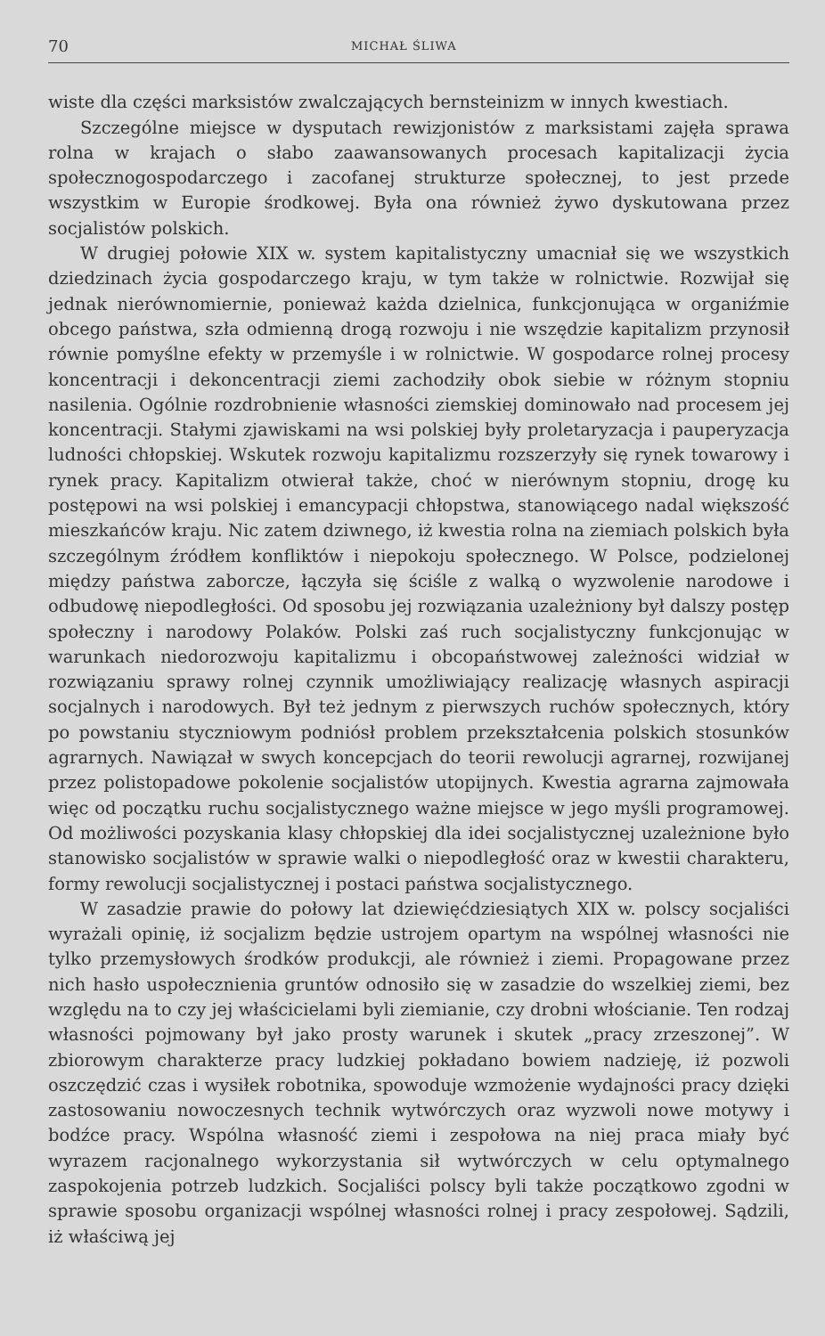70 MICHAŁ ŚLIWA
wiste dla części marksistów zwalczających bernsteinizm w innych kwestiach.
Szczególne miejsce w dysputach rewizjonistów z marksistami zajęła sprawa rolna w krajach o słabo zaawansowanych procesach kapitalizacji życia społecznogospodarczego i zacofanej strukturze społecznej, to jest przede wszystkim w Europie środkowej. Była ona również żywo dyskutowana przez socjalistów polskich.
W drugiej połowie XIX w. system kapitalistyczny umacniał się we wszystkich dziedzinach życia gospodarczego kraju, w tym także w rolnictwie. Rozwijał się jednak nierównomiernie, ponieważ każda dzielnica, funkcjonująca w organiźmie obcego państwa, szła odmienną drogą rozwoju i nie wszędzie kapitalizm przynosił równie pomyślne efekty w przemyśle i w rolnictwie. W gospodarce rolnej procesy koncentracji i dekoncentracji ziemi zachodziły obok siebie w różnym stopniu nasilenia. Ogólnie rozdrobnienie własności ziemskiej dominowało nad procesem jej koncentracji. Stałymi zjawiskami na wsi polskiej były proletaryzacja i pauperyzacja ludności chłopskiej. Wskutek rozwoju kapitalizmu rozszerzyły się rynek towarowy i rynek pracy. Kapitalizm otwierał także, choć w nierównym stopniu, drogę ku postępowi na wsi polskiej i emancypacji chłopstwa, stanowiącego nadal większość mieszkańców kraju. Nic zatem dziwnego, iż kwestia rolna na ziemiach polskich była szczególnym źródłem konfliktów i niepokoju społecznego. W Polsce, podzielonej między państwa zaborcze, łączyła się ściśle z walką o wyzwolenie narodowe i odbudowę niepodległości. Od sposobu jej rozwiązania uzależniony był dalszy postęp społeczny i narodowy Polaków. Polski zaś ruch socjalistyczny funkcjonując w warunkach niedorozwoju kapitalizmu i obcopaństwowej zależności widział w rozwiązaniu sprawy rolnej czynnik umożliwiający realizację własnych aspiracji socjalnych i narodowych. Był też jednym z pierwszych ruchów społecznych, który po powstaniu styczniowym podniósł problem przekształcenia polskich stosunków agrarnych. Nawiązał w swych koncepcjach do teorii rewolucji agrarnej, rozwijanej przez polistopadowe pokolenie socjalistów utopijnych. Kwestia agrarna zajmowała więc od początku ruchu socjalistycznego ważne miejsce w jego myśli programowej. Od możliwości pozyskania klasy chłopskiej dla idei socjalistycznej uzależnione było stanowisko socjalistów w sprawie walki o niepodległość oraz w kwestii charakteru, formy rewolucji socjalistycznej i postaci państwa socjalistycznego.
W zasadzie prawie do połowy lat dziewięćdziesiątych XIX w. polscy socjaliści wyrażali opinię, iż socjalizm będzie ustrojem opartym na wspólnej własności nie tylko przemysłowych środków produkcji, ale również i ziemi. Propagowane przez nich hasło uspołecznienia gruntów odnosiło się w zasadzie do wszelkiej ziemi, bez względu na to czy jej właścicielami byli ziemianie, czy drobni włościanie. Ten rodzaj własności pojmowany był jako prosty warunek i skutek „pracy zrzeszonej”. W zbiorowym charakterze pracy ludzkiej pokładano bowiem nadzieję, iż pozwoli oszczędzić czas i wysiłek robotnika, spowoduje wzmożenie wydajności pracy dzięki zastosowaniu nowoczesnych technik wytwórczych oraz wyzwoli nowe motywy i bodźce pracy. Wspólna własność ziemi i zespołowa na niej praca miały być wyrazem racjonalnego wykorzystania sił wytwórczych w celu optymalnego zaspokojenia potrzeb ludzkich. Socjaliści polscy byli także początkowo zgodni w sprawie sposobu organizacji wspólnej własności rolnej i pracy zespołowej. Sądzili, iż właściwą jej